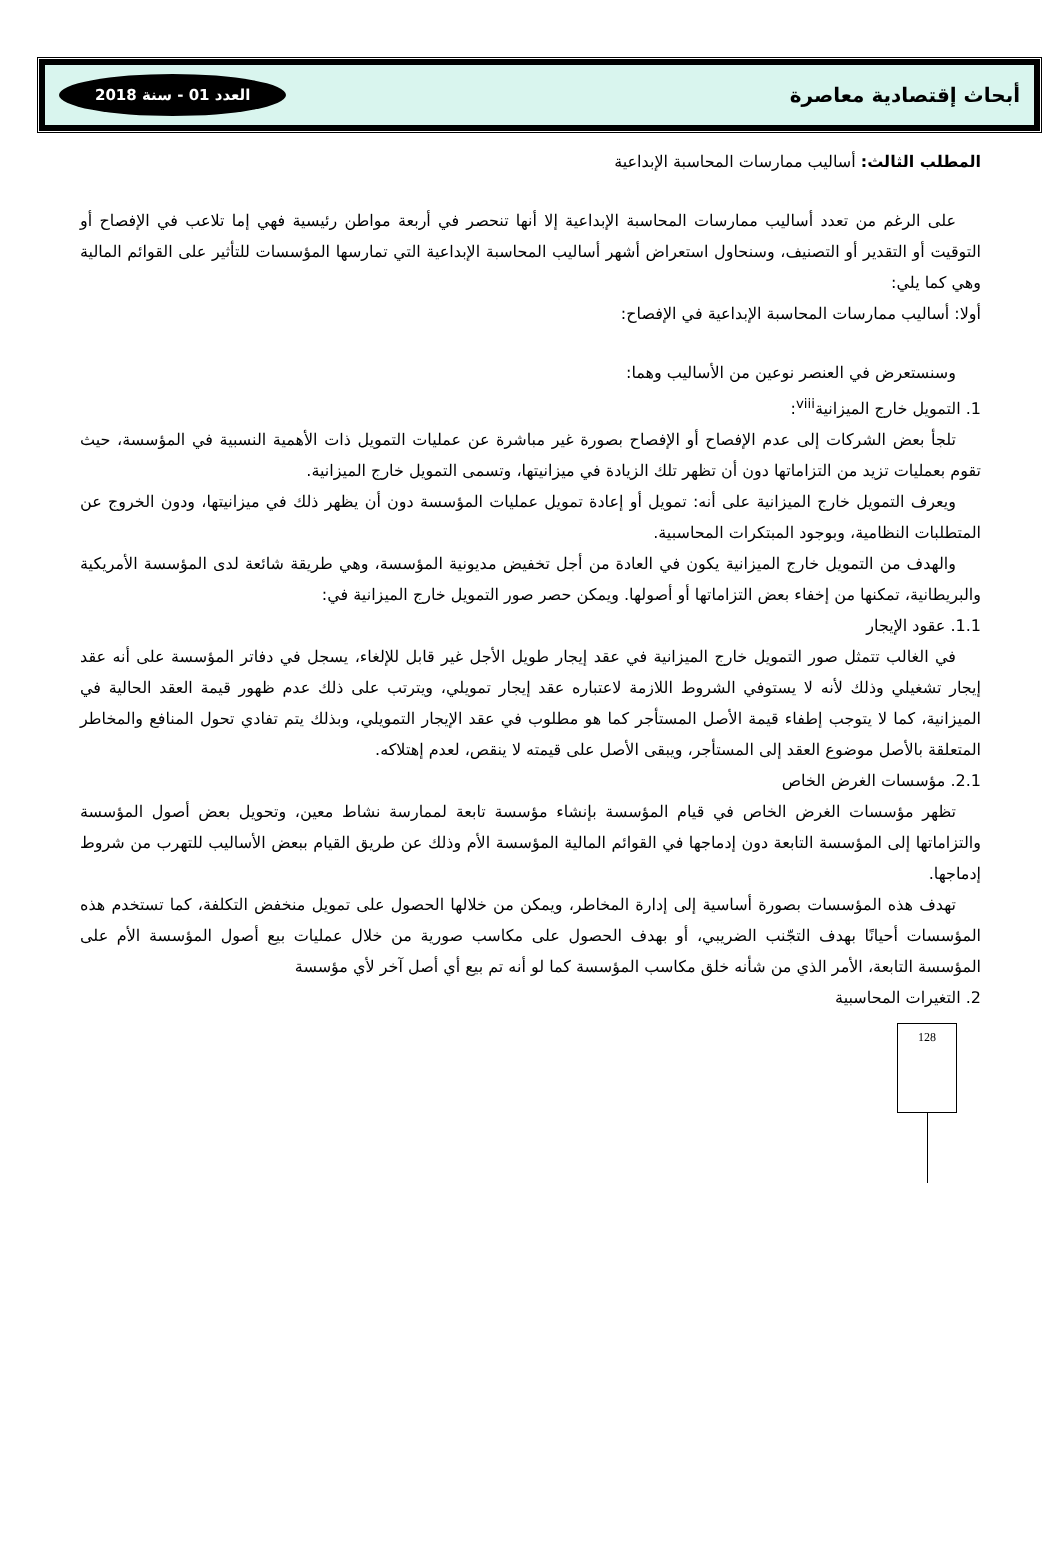أبحاث إقتصادية معاصرة العدد 01 - سنة 2018
المطلب الثالث: أساليب ممارسات المحاسبة الإبداعية
على الرغم من تعدد أساليب ممارسات المحاسبة الإبداعية إلا أنها تنحصر في أربعة مواطن رئيسية فهي إما تلاعب في الإفصاح أو التوقيت أو التقدير أو التصنيف، وسنحاول استعراض أشهر أساليب المحاسبة الإبداعية التي تمارسها المؤسسات للتأثير على القوائم المالية وهي كما يلي:
أولا: أساليب ممارسات المحاسبة الإبداعية في الإفصاح:
وسنستعرض في العنصر نوعين من الأساليب وهما:
1. التمويل خارج الميزانية<sup>viii</sup>:
تلجأ بعض الشركات إلى عدم الإفصاح أو الإفصاح بصورة غير مباشرة عن عمليات التمويل ذات الأهمية النسبية في المؤسسة، حيث تقوم بعمليات تزيد من التزاماتها دون أن تظهر تلك الزيادة في ميزانيتها، وتسمى التمويل خارج الميزانية.
ويعرف التمويل خارج الميزانية على أنه: تمويل أو إعادة تمويل عمليات المؤسسة دون أن يظهر ذلك في ميزانيتها، ودون الخروج عن المتطلبات النظامية، وبوجود المبتكرات المحاسبية.
والهدف من التمويل خارج الميزانية يكون في العادة من أجل تخفيض مديونية المؤسسة، وهي طريقة شائعة لدى المؤسسة الأمريكية والبريطانية، تمكنها من إخفاء بعض التزاماتها أو أصولها. ويمكن حصر صور التمويل خارج الميزانية في:
1.1. عقود الإيجار
في الغالب تتمثل صور التمويل خارج الميزانية في عقد إيجار طويل الأجل غير قابل للإلغاء، يسجل في دفاتر المؤسسة على أنه عقد إيجار تشغيلي وذلك لأنه لا يستوفي الشروط اللازمة لاعتباره عقد إيجار تمويلي، ويترتب على ذلك عدم ظهور قيمة العقد الحالية في الميزانية، كما لا يتوجب إطفاء قيمة الأصل المستأجر كما هو مطلوب في عقد الإيجار التمويلي، وبذلك يتم تفادي تحول المنافع والمخاطر المتعلقة بالأصل موضوع العقد إلى المستأجر، ويبقى الأصل على قيمته لا ينقص، لعدم إهتلاكه.
2.1. مؤسسات الغرض الخاص
تظهر مؤسسات الغرض الخاص في قيام المؤسسة بإنشاء مؤسسة تابعة لممارسة نشاط معين، وتحويل بعض أصول المؤسسة والتزاماتها إلى المؤسسة التابعة دون إدماجها في القوائم المالية المؤسسة الأم وذلك عن طريق القيام ببعض الأساليب للتهرب من شروط إدماجها.
تهدف هذه المؤسسات بصورة أساسية إلى إدارة المخاطر، ويمكن من خلالها الحصول على تمويل منخفض التكلفة، كما تستخدم هذه المؤسسات أحيانًا بهدف التجّنب الضريبي، أو بهدف الحصول على مكاسب صورية من خلال عمليات بيع أصول المؤسسة الأم على المؤسسة التابعة، الأمر الذي من شأنه خلق مكاسب المؤسسة كما لو أنه تم بيع أي أصل آخر لأي مؤسسة
2. التغيرات المحاسبية
128